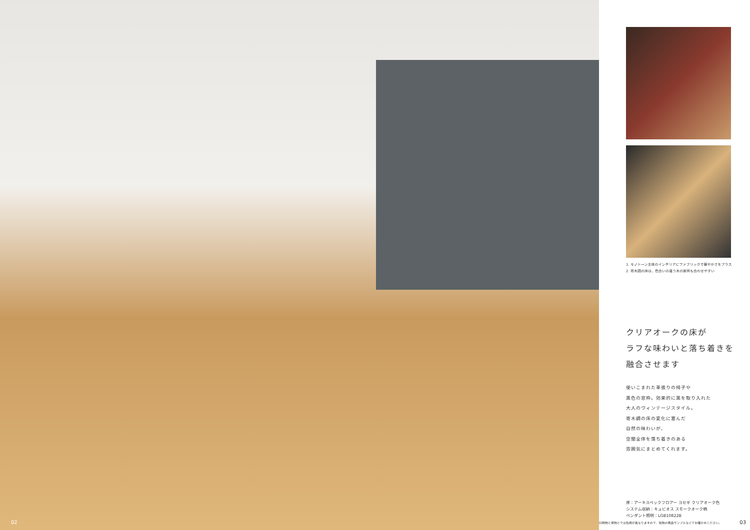02
1. モノトーン主体のインテリアにファブリックで華やかさをプラス
2. 寄木調の床は、色合いの違う木の家具も合わせやすい
クリアオークの床が
ラフな味わいと落ち着きを
融合させます
使いこまれた革張りの椅子や
黒色の窓枠。効果的に黒を取り入れた
大人のヴィンテージスタイル。
寄木調の床の変化に富んだ
自然の味わいが、
空間全体を落ち着きのある
雰囲気にまとめてくれます。
床：アーキスペックフロアー ヨセギ クリアオーク色
システム収納：キュビオス スモークオーク柄
ペンダント照明：LGB10822B
印刷物と実物とでは色柄が異なりますので、現物の商品サンプルなどでお確かめください。 03